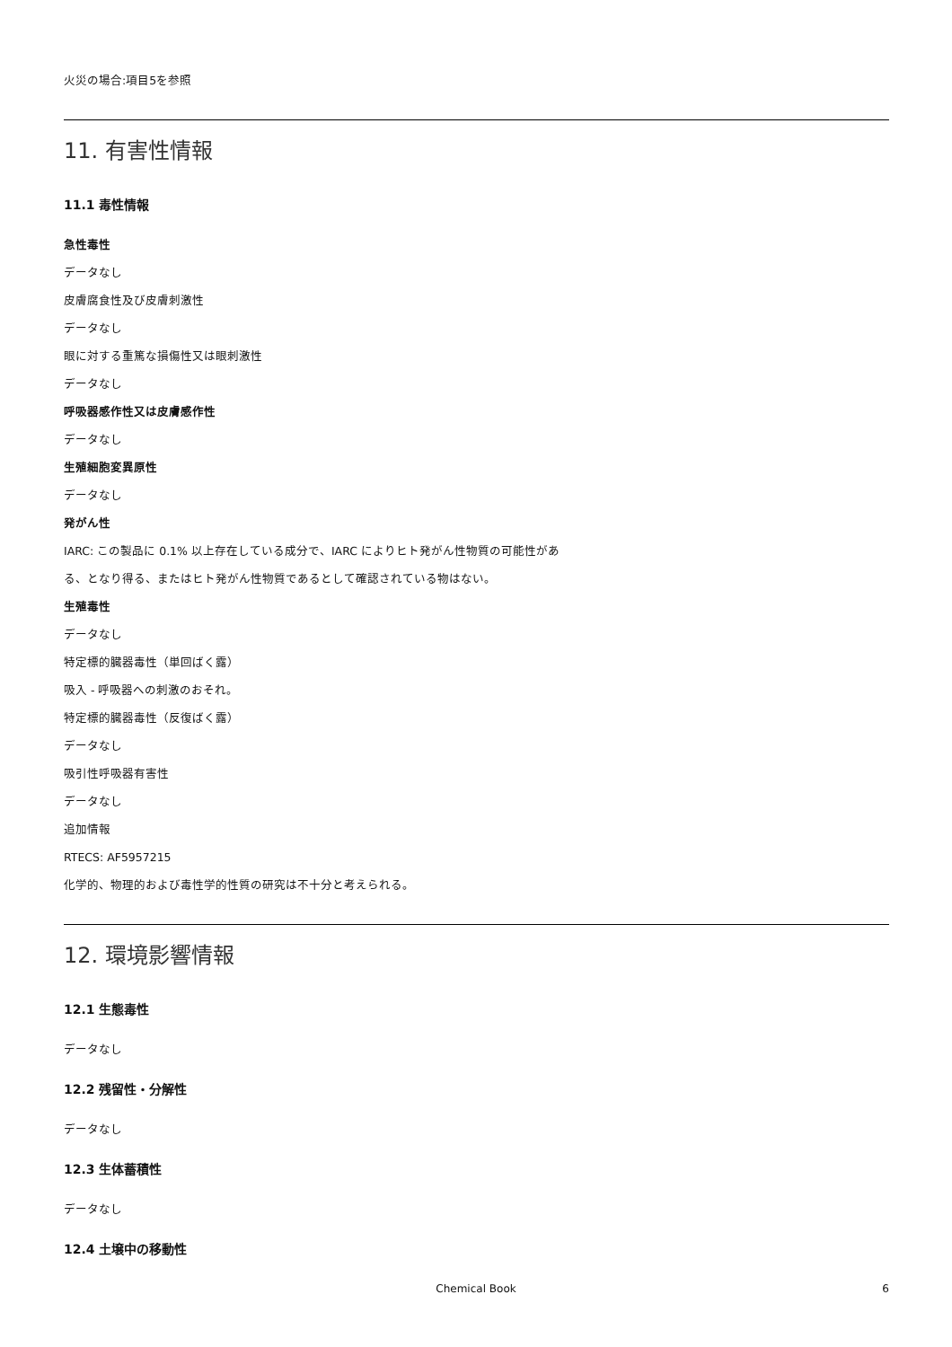火災の場合:項目5を参照
11. 有害性情報
11.1 毒性情報
急性毒性
データなし
皮膚腐食性及び皮膚刺激性
データなし
眼に対する重篤な損傷性又は眼刺激性
データなし
呼吸器感作性又は皮膚感作性
データなし
生殖細胞変異原性
データなし
発がん性
IARC: この製品に 0.1% 以上存在している成分で、IARC によりヒト発がん性物質の可能性があ
る、となり得る、またはヒト発がん性物質であるとして確認されている物はない。
生殖毒性
データなし
特定標的臓器毒性（単回ばく露）
吸入 - 呼吸器への刺激のおそれ。
特定標的臓器毒性（反復ばく露）
データなし
吸引性呼吸器有害性
データなし
追加情報
RTECS: AF5957215
化学的、物理的および毒性学的性質の研究は不十分と考えられる。
12. 環境影響情報
12.1 生態毒性
データなし
12.2 残留性・分解性
データなし
12.3 生体蓄積性
データなし
12.4 土壌中の移動性
Chemical Book
6